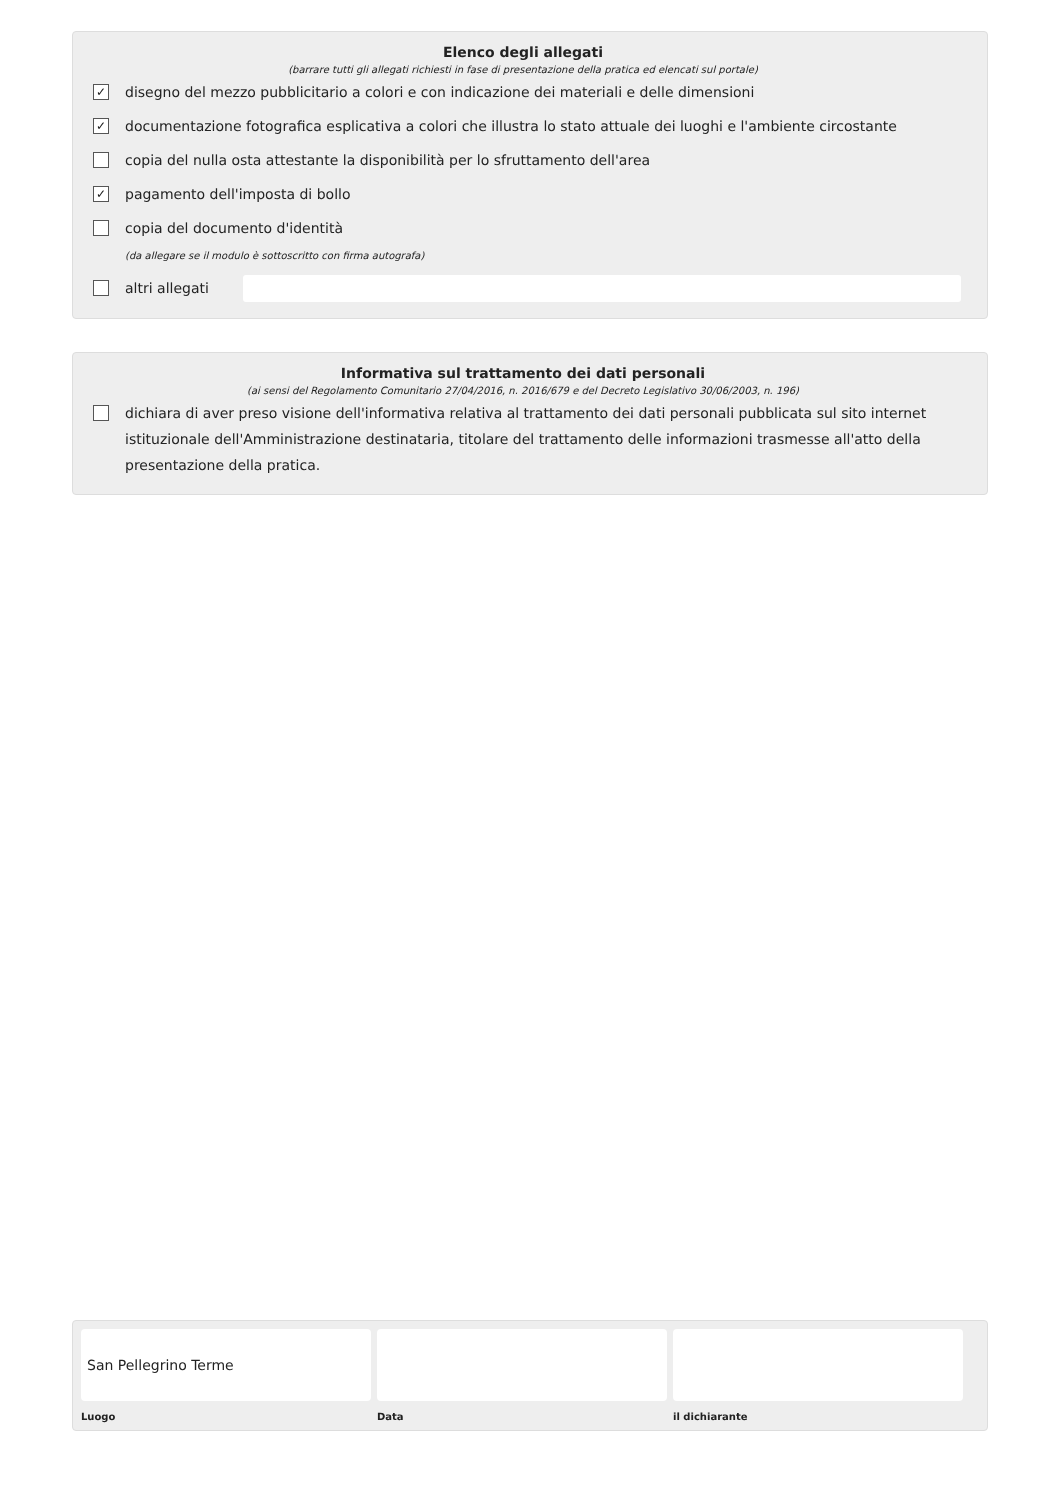Elenco degli allegati
(barrare tutti gli allegati richiesti in fase di presentazione della pratica ed elencati sul portale)
✓ disegno del mezzo pubblicitario a colori e con indicazione dei materiali e delle dimensioni
✓ documentazione fotografica esplicativa a colori che illustra lo stato attuale dei luoghi e l'ambiente circostante
copia del nulla osta attestante la disponibilità per lo sfruttamento dell'area
✓ pagamento dell'imposta di bollo
copia del documento d'identità
(da allegare se il modulo è sottoscritto con firma autografa)
altri allegati
Informativa sul trattamento dei dati personali
(ai sensi del Regolamento Comunitario 27/04/2016, n. 2016/679 e del Decreto Legislativo 30/06/2003, n. 196)
dichiara di aver preso visione dell'informativa relativa al trattamento dei dati personali pubblicata sul sito internet istituzionale dell'Amministrazione destinataria, titolare del trattamento delle informazioni trasmesse all'atto della presentazione della pratica.
San Pellegrino Terme
Luogo
Data il dichiarante